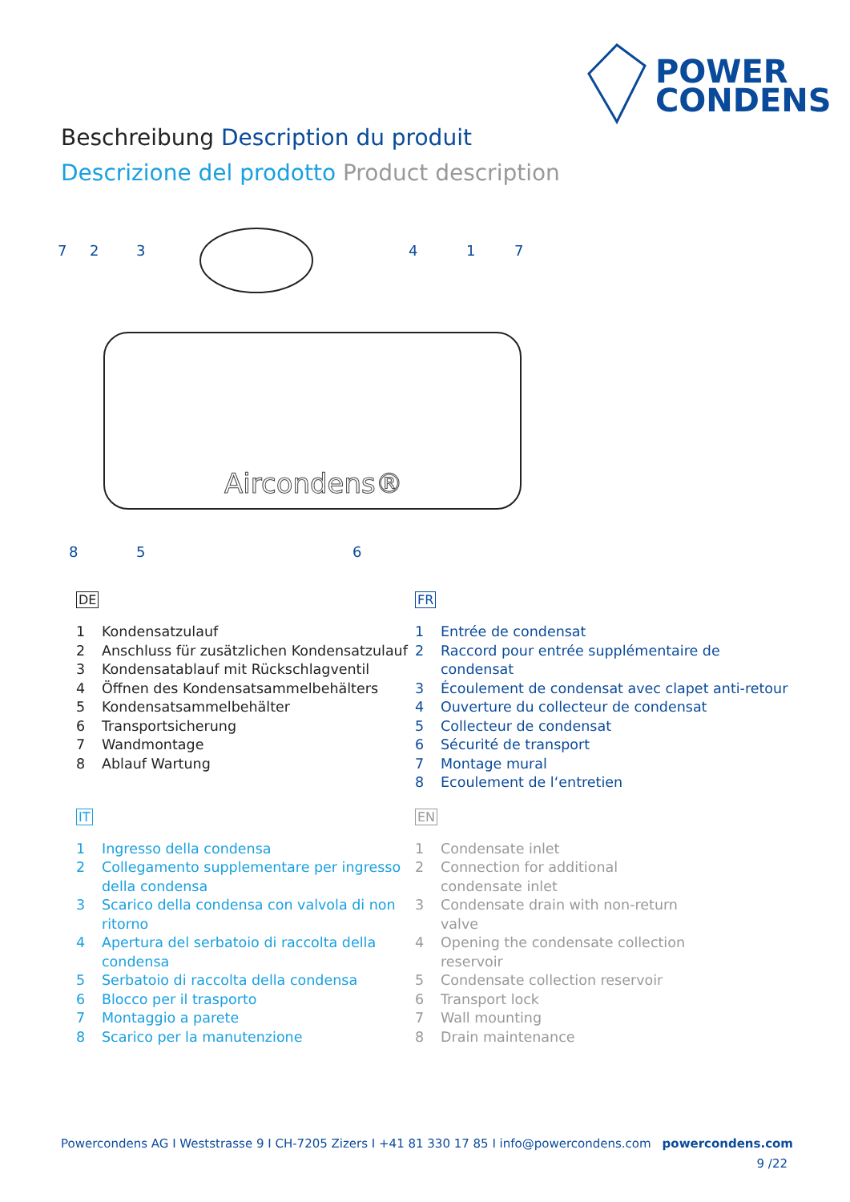POWER
CONDENS
Beschreibung Description du produit
Descrizione del prodotto Product description
Aircondens®
7
2
3
4
1
7
8
5
6
DE
1 Kondensatzulauf
2 Anschluss für zusätzlichen Kondensatzulauf
3 Kondensatablauf mit Rückschlagventil
4 Öffnen des Kondensatsammelbehälters
5 Kondensatsammelbehälter
6 Transportsicherung
7 Wandmontage
8 Ablauf Wartung
FR
1 Entrée de condensat
2 Raccord pour entrée supplémentaire de condensat
3 Écoulement de condensat avec clapet anti-retour
4 Ouverture du collecteur de condensat
5 Collecteur de condensat
6 Sécurité de transport
7 Montage mural
8 Ecoulement de l‘entretien
IT
1 Ingresso della condensa
2 Collegamento supplementare per ingresso della condensa
3 Scarico della condensa con valvola di non ritorno
4 Apertura del serbatoio di raccolta della condensa
5 Serbatoio di raccolta della condensa
6 Blocco per il trasporto
7 Montaggio a parete
8 Scarico per la manutenzione
EN
1 Condensate inlet
2 Connection for additional
condensate inlet
3 Condensate drain with non-return
valve
4 Opening the condensate collection
reservoir
5 Condensate collection reservoir
6 Transport lock
7 Wall mounting
8 Drain maintenance
Powercondens AG I Weststrasse 9 I CH-7205 Zizers I +41 81 330 17 85 I info@powercondens.com powercondens.com
9 /22